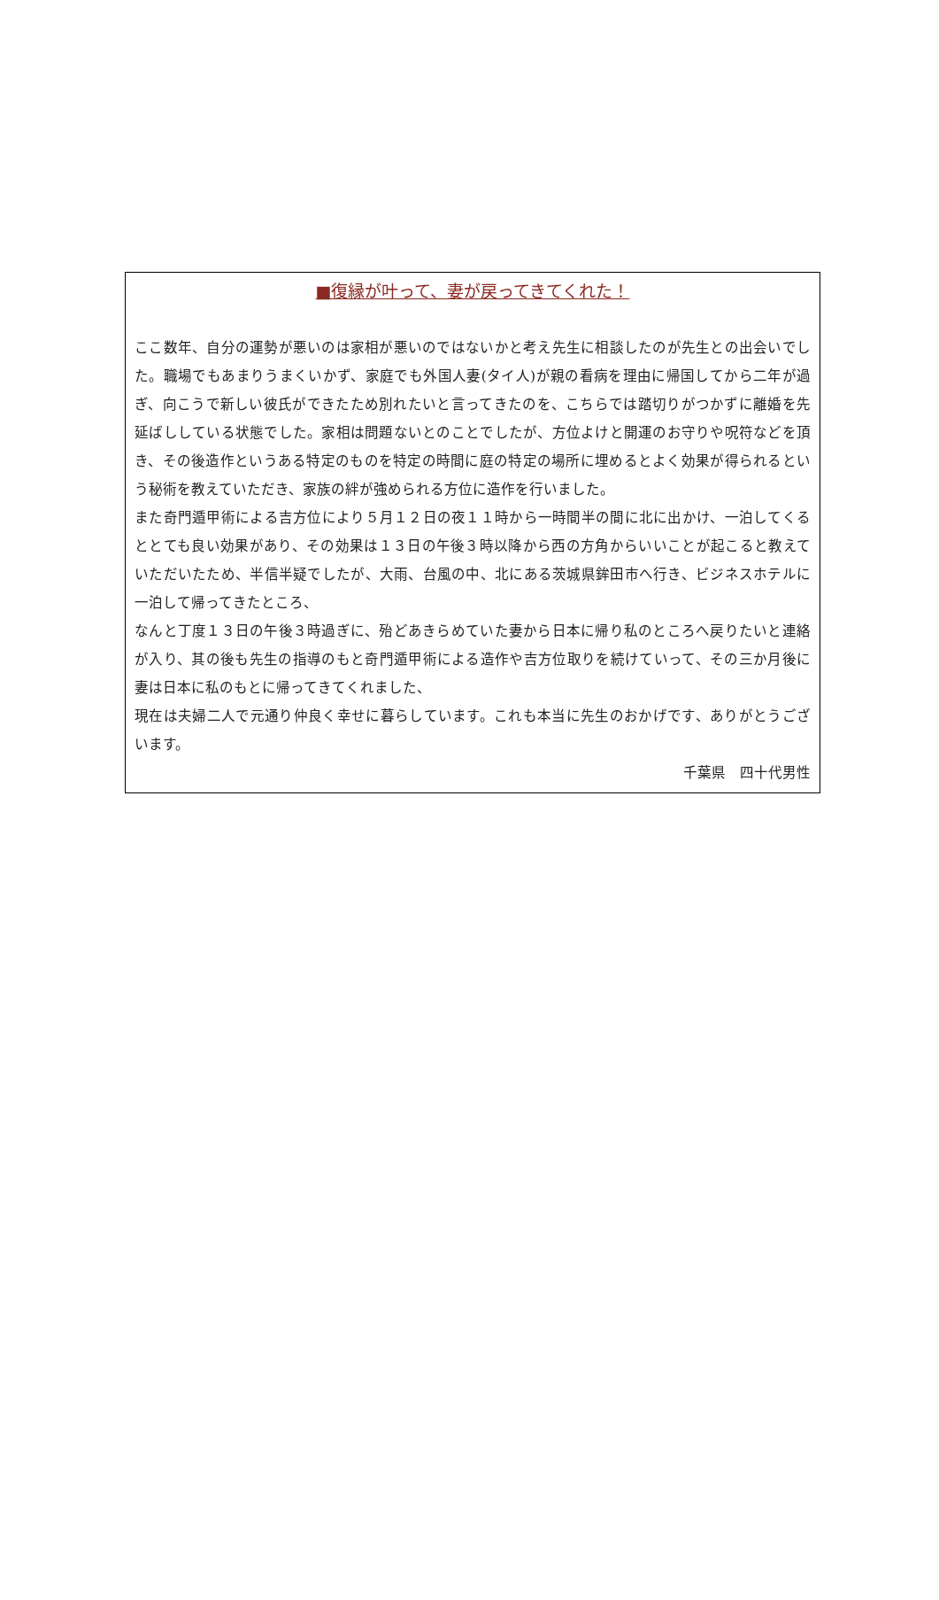■復縁が叶って、妻が戻ってきてくれた！
ここ数年、自分の運勢が悪いのは家相が悪いのではないかと考え先生に相談したのが先生との出会いでした。職場でもあまりうまくいかず、家庭でも外国人妻(タイ人)が親の看病を理由に帰国してから二年が過ぎ、向こうで新しい彼氏ができたため別れたいと言ってきたのを、こちらでは踏切りがつかずに離婚を先延ばししている状態でした。家相は問題ないとのことでしたが、方位よけと開運のお守りや呪符などを頂き、その後造作というある特定のものを特定の時間に庭の特定の場所に埋めるとよく効果が得られるという秘術を教えていただき、家族の絆が強められる方位に造作を行いました。
また奇門遁甲術による吉方位により５月１２日の夜１１時から一時間半の間に北に出かけ、一泊してくるととても良い効果があり、その効果は１３日の午後３時以降から西の方角からいいことが起こると教えていただいたため、半信半疑でしたが、大雨、台風の中、北にある茨城県鉾田市へ行き、ビジネスホテルに一泊して帰ってきたところ、
なんと丁度１３日の午後３時過ぎに、殆どあきらめていた妻から日本に帰り私のところへ戻りたいと連絡が入り、其の後も先生の指導のもと奇門遁甲術による造作や吉方位取りを続けていって、その三か月後に妻は日本に私のもとに帰ってきてくれました、
現在は夫婦二人で元通り仲良く幸せに暮らしています。これも本当に先生のおかげです、ありがとうございます。
千葉県　四十代男性